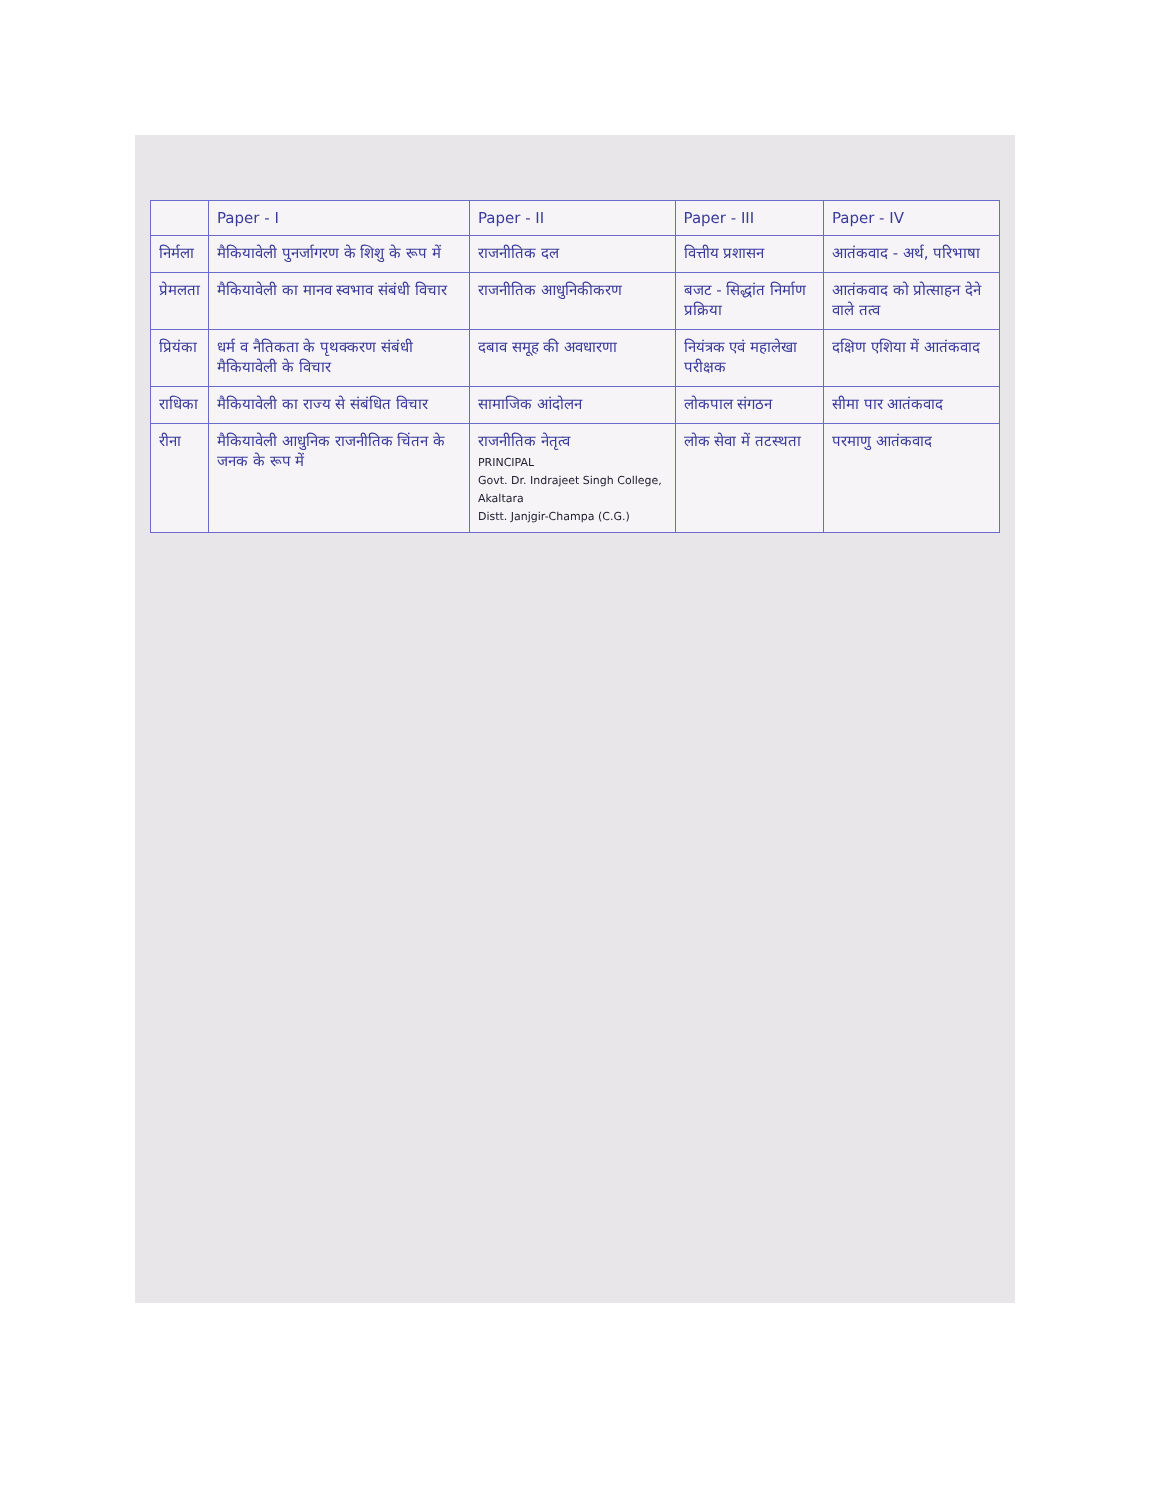| | Paper - I | Paper - II | Paper - III | Paper - IV |
| --- | --- | --- | --- | --- |
| निर्मला | मैकियावेली पुनर्जागरण के शिशु के रूप में | राजनीतिक दल | वित्तीय प्रशासन | आतंकवाद - अर्थ, परिभाषा |
| प्रेमलता | मैकियावेली का मानव स्वभाव संबंधी विचार | राजनीतिक आधुनिकीकरण | बजट - सिद्धांत निर्माण प्रक्रिया | आतंकवाद को प्रोत्साहन देने वाले तत्व |
| प्रियंका | धर्म व नैतिकता के पृथक्करण संबंधी मैकियावेली के विचार | दबाव समूह की अवधारणा | नियंत्रक एवं महालेखा परीक्षक | दक्षिण एशिया में आतंकवाद |
| राधिका | मैकियावेली का राज्य से संबंधित विचार | सामाजिक आंदोलन | लोकपाल संगठन | सीमा पार आतंकवाद |
| रीना | मैकियावेली आधुनिक राजनीतिक चिंतन के जनक के रूप में | राजनीतिक नेतृत्व PRINCIPAL Govt. Dr. Indrajeet Singh College, Akaltara Distt. Janjgir-Champa (C.G.) | लोक सेवा में तटस्थता | परमाणु आतंकवाद |